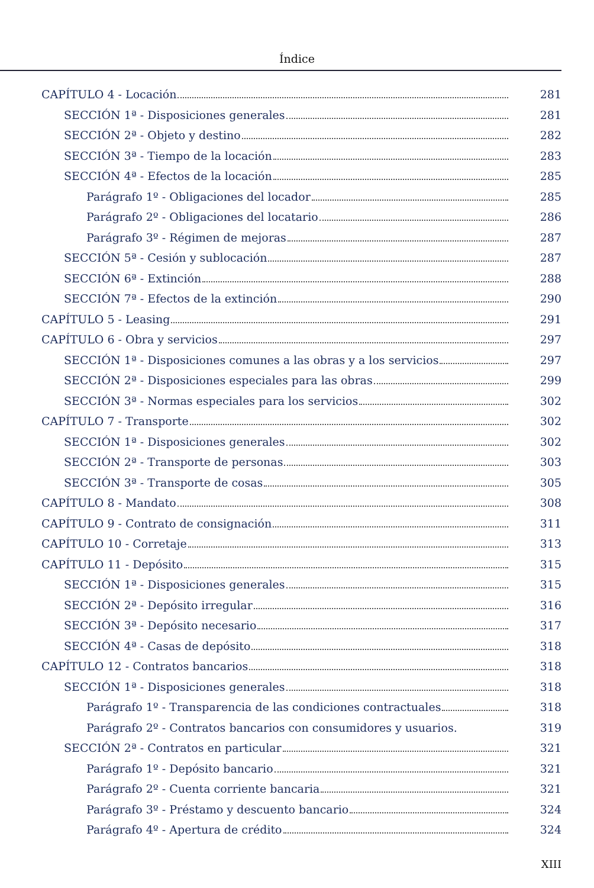Índice
CAPÍTULO 4 - Locación 281
SECCIÓN 1ª - Disposiciones generales 281
SECCIÓN 2ª - Objeto y destino 282
SECCIÓN 3ª - Tiempo de la locación 283
SECCIÓN 4ª - Efectos de la locación 285
Parágrafo 1º - Obligaciones del locador 285
Parágrafo 2º - Obligaciones del locatario 286
Parágrafo 3º - Régimen de mejoras 287
SECCIÓN 5ª - Cesión y sublocación 287
SECCIÓN 6ª - Extinción 288
SECCIÓN 7ª - Efectos de la extinción 290
CAPÍTULO 5 - Leasing 291
CAPÍTULO 6 - Obra y servicios 297
SECCIÓN 1ª - Disposiciones comunes a las obras y a los servicios 297
SECCIÓN 2ª - Disposiciones especiales para las obras 299
SECCIÓN 3ª - Normas especiales para los servicios 302
CAPÍTULO 7 - Transporte 302
SECCIÓN 1ª - Disposiciones generales 302
SECCIÓN 2ª - Transporte de personas 303
SECCIÓN 3ª - Transporte de cosas 305
CAPÍTULO 8 - Mandato 308
CAPÍTULO 9 - Contrato de consignación 311
CAPÍTULO 10 - Corretaje 313
CAPÍTULO 11 - Depósito 315
SECCIÓN 1ª - Disposiciones generales 315
SECCIÓN 2ª - Depósito irregular 316
SECCIÓN 3ª - Depósito necesario 317
SECCIÓN 4ª - Casas de depósito 318
CAPÍTULO 12 - Contratos bancarios 318
SECCIÓN 1ª - Disposiciones generales 318
Parágrafo 1º - Transparencia de las condiciones contractuales 318
Parágrafo 2º - Contratos bancarios con consumidores y usuarios. 319
SECCIÓN 2ª - Contratos en particular 321
Parágrafo 1º - Depósito bancario 321
Parágrafo 2º - Cuenta corriente bancaria 321
Parágrafo 3º - Préstamo y descuento bancario 324
Parágrafo 4º - Apertura de crédito 324
XIII